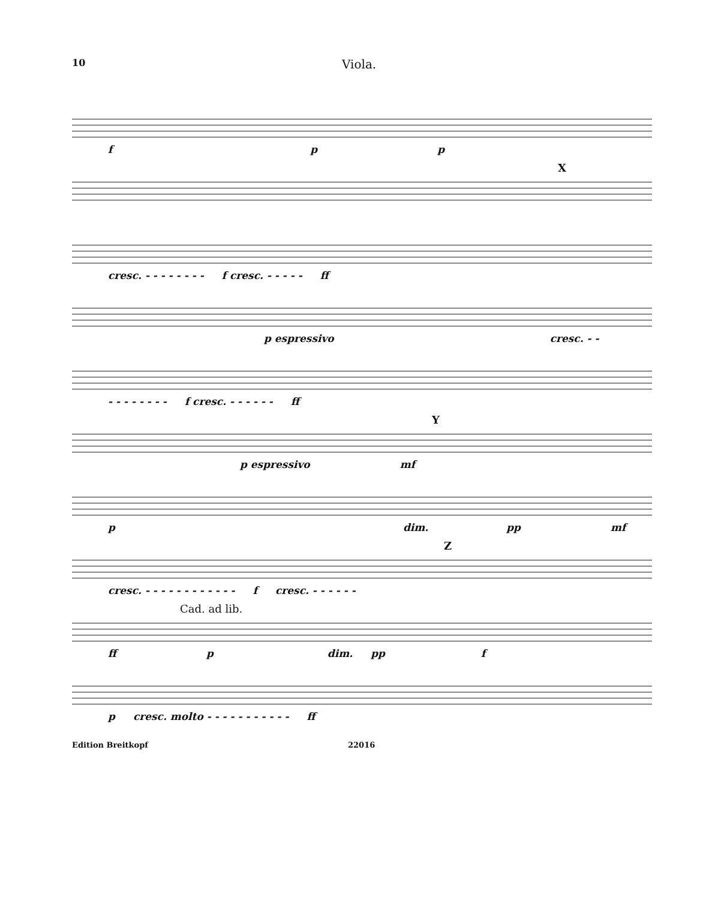10 Viola.
f p p
X
cresc. - - - - - - - - f cresc. - - - - - ff
p espressivo cresc. - -
- - - - - - - - f cresc. - - - - - - ff
Y
p espressivo mf
p dim. pp mf
Z
cresc. - - - - - - - - - - - - f cresc. - - - - - -
Cad. ad lib.
ff p dim. pp f
p cresc. molto - - - - - - - - - - - ff
Edition Breitkopf 22016